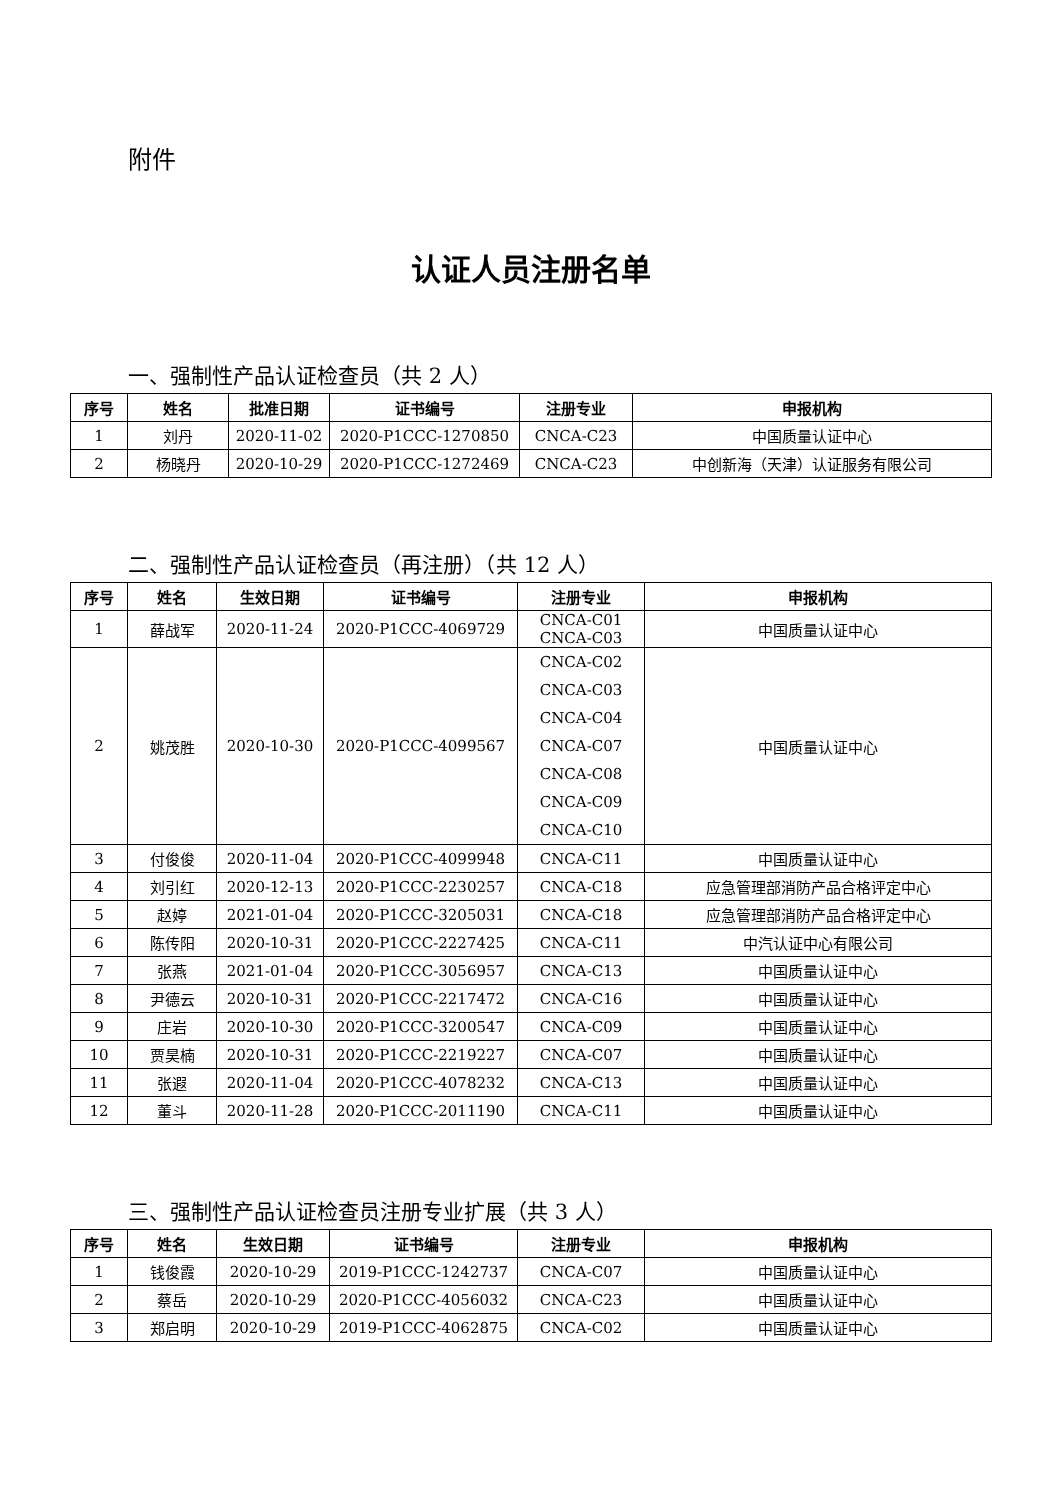附件
认证人员注册名单
一、强制性产品认证检查员（共 2 人）
| 序号 | 姓名 | 批准日期 | 证书编号 | 注册专业 | 申报机构 |
| --- | --- | --- | --- | --- | --- |
| 1 | 刘丹 | 2020-11-02 | 2020-P1CCC-1270850 | CNCA-C23 | 中国质量认证中心 |
| 2 | 杨晓丹 | 2020-10-29 | 2020-P1CCC-1272469 | CNCA-C23 | 中创新海（天津）认证服务有限公司 |
二、强制性产品认证检查员（再注册）（共 12 人）
| 序号 | 姓名 | 生效日期 | 证书编号 | 注册专业 | 申报机构 |
| --- | --- | --- | --- | --- | --- |
| 1 | 薛战军 | 2020-11-24 | 2020-P1CCC-4069729 | CNCA-C01 CNCA-C03 | 中国质量认证中心 |
| 2 | 姚茂胜 | 2020-10-30 | 2020-P1CCC-4099567 | CNCA-C02 CNCA-C03 CNCA-C04 CNCA-C07 CNCA-C08 CNCA-C09 CNCA-C10 | 中国质量认证中心 |
| 3 | 付俊俊 | 2020-11-04 | 2020-P1CCC-4099948 | CNCA-C11 | 中国质量认证中心 |
| 4 | 刘引红 | 2020-12-13 | 2020-P1CCC-2230257 | CNCA-C18 | 应急管理部消防产品合格评定中心 |
| 5 | 赵婷 | 2021-01-04 | 2020-P1CCC-3205031 | CNCA-C18 | 应急管理部消防产品合格评定中心 |
| 6 | 陈传阳 | 2020-10-31 | 2020-P1CCC-2227425 | CNCA-C11 | 中汽认证中心有限公司 |
| 7 | 张燕 | 2021-01-04 | 2020-P1CCC-3056957 | CNCA-C13 | 中国质量认证中心 |
| 8 | 尹德云 | 2020-10-31 | 2020-P1CCC-2217472 | CNCA-C16 | 中国质量认证中心 |
| 9 | 庄岩 | 2020-10-30 | 2020-P1CCC-3200547 | CNCA-C09 | 中国质量认证中心 |
| 10 | 贾昊楠 | 2020-10-31 | 2020-P1CCC-2219227 | CNCA-C07 | 中国质量认证中心 |
| 11 | 张遐 | 2020-11-04 | 2020-P1CCC-4078232 | CNCA-C13 | 中国质量认证中心 |
| 12 | 董斗 | 2020-11-28 | 2020-P1CCC-2011190 | CNCA-C11 | 中国质量认证中心 |
三、强制性产品认证检查员注册专业扩展（共 3 人）
| 序号 | 姓名 | 生效日期 | 证书编号 | 注册专业 | 申报机构 |
| --- | --- | --- | --- | --- | --- |
| 1 | 钱俊霞 | 2020-10-29 | 2019-P1CCC-1242737 | CNCA-C07 | 中国质量认证中心 |
| 2 | 蔡岳 | 2020-10-29 | 2020-P1CCC-4056032 | CNCA-C23 | 中国质量认证中心 |
| 3 | 郑启明 | 2020-10-29 | 2019-P1CCC-4062875 | CNCA-C02 | 中国质量认证中心 |